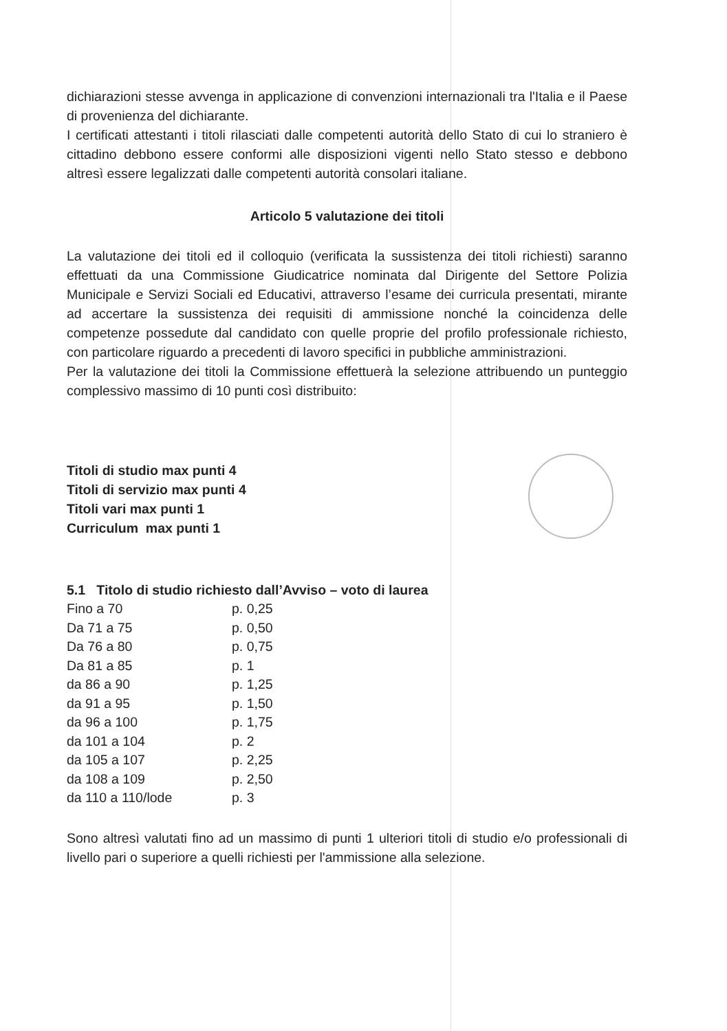dichiarazioni stesse avvenga in applicazione di convenzioni internazionali tra l'Italia e il Paese di provenienza del dichiarante.
I certificati attestanti i titoli rilasciati dalle competenti autorità dello Stato di cui lo straniero è cittadino debbono essere conformi alle disposizioni vigenti nello Stato stesso e debbono altresì essere legalizzati dalle competenti autorità consolari italiane.
Articolo 5 valutazione dei titoli
La valutazione dei titoli ed il colloquio (verificata la sussistenza dei titoli richiesti) saranno effettuati da una Commissione Giudicatrice nominata dal Dirigente del Settore Polizia Municipale e Servizi Sociali ed Educativi, attraverso l’esame dei curricula presentati, mirante ad accertare la sussistenza dei requisiti di ammissione nonché la coincidenza delle competenze possedute dal candidato con quelle proprie del profilo professionale richiesto, con particolare riguardo a precedenti di lavoro specifici in pubbliche amministrazioni.
Per la valutazione dei titoli la Commissione effettuerà la selezione attribuendo un punteggio complessivo massimo di 10 punti così distribuito:
Titoli di studio max punti 4
Titoli di servizio max punti 4
Titoli vari max punti 1
Curriculum max punti 1
5.1 Titolo di studio richiesto dall’Avviso – voto di laurea
| Fino a 70 | p. 0,25 |
| Da 71 a 75 | p. 0,50 |
| Da 76 a 80 | p. 0,75 |
| Da 81 a 85 | p. 1 |
| da 86 a 90 | p. 1,25 |
| da 91 a 95 | p. 1,50 |
| da 96 a 100 | p. 1,75 |
| da 101 a 104 | p. 2 |
| da 105 a 107 | p. 2,25 |
| da 108 a 109 | p. 2,50 |
| da 110 a 110/lode | p. 3 |
Sono altresì valutati fino ad un massimo di punti 1 ulteriori titoli di studio e/o professionali di livello pari o superiore a quelli richiesti per l'ammissione alla selezione.